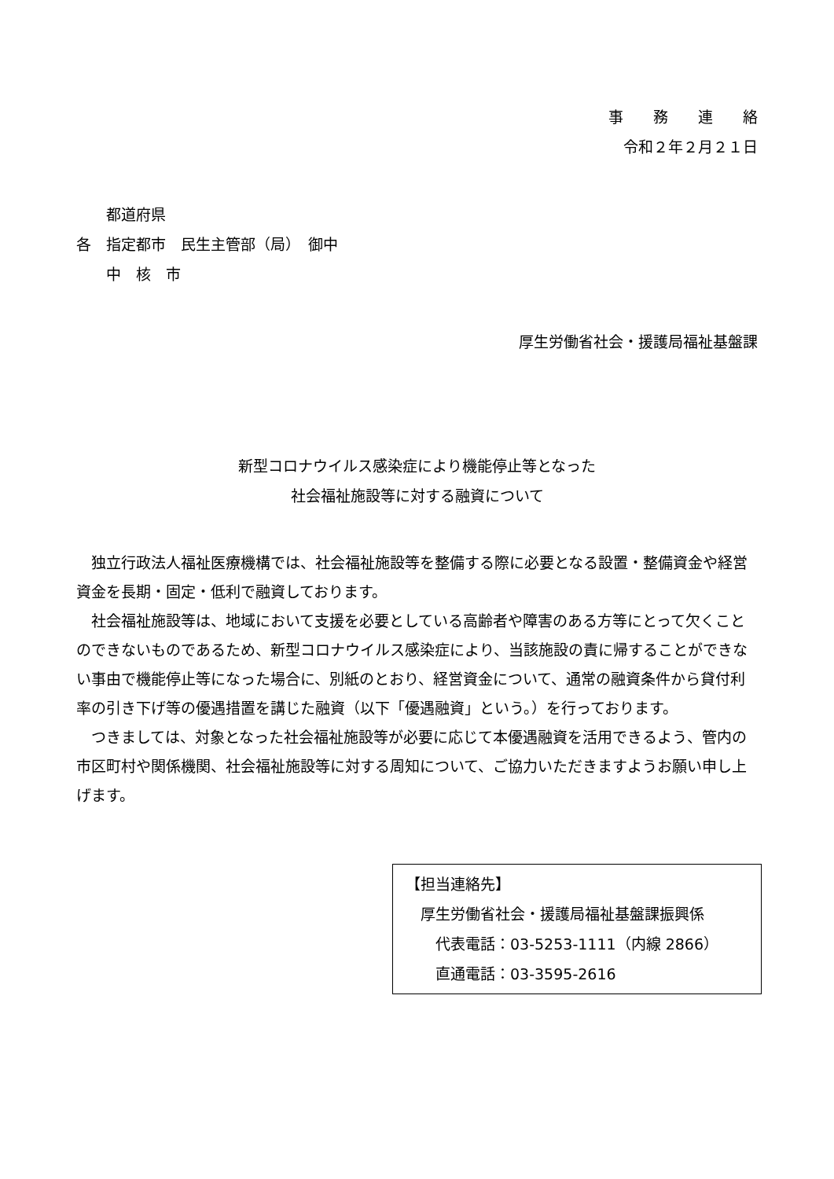事　　務　　連　　絡
令和２年２月２１日
　　都道府県
各　指定都市　民生主管部（局）　御中
　　中　核　市
厚生労働省社会・援護局福祉基盤課
新型コロナウイルス感染症により機能停止等となった
社会福祉施設等に対する融資について
独立行政法人福祉医療機構では、社会福祉施設等を整備する際に必要となる設置・整備資金や経営資金を長期・固定・低利で融資しております。
社会福祉施設等は、地域において支援を必要としている高齢者や障害のある方等にとって欠くことのできないものであるため、新型コロナウイルス感染症により、当該施設の責に帰することができない事由で機能停止等になった場合に、別紙のとおり、経営資金について、通常の融資条件から貸付利率の引き下げ等の優遇措置を講じた融資（以下「優遇融資」という。）を行っております。
つきましては、対象となった社会福祉施設等が必要に応じて本優遇融資を活用できるよう、管内の市区町村や関係機関、社会福祉施設等に対する周知について、ご協力いただきますようお願い申し上げます。
【担当連絡先】
　厚生労働省社会・援護局福祉基盤課振興係
　　代表電話：03-5253-1111（内線 2866）
　　直通電話：03-3595-2616